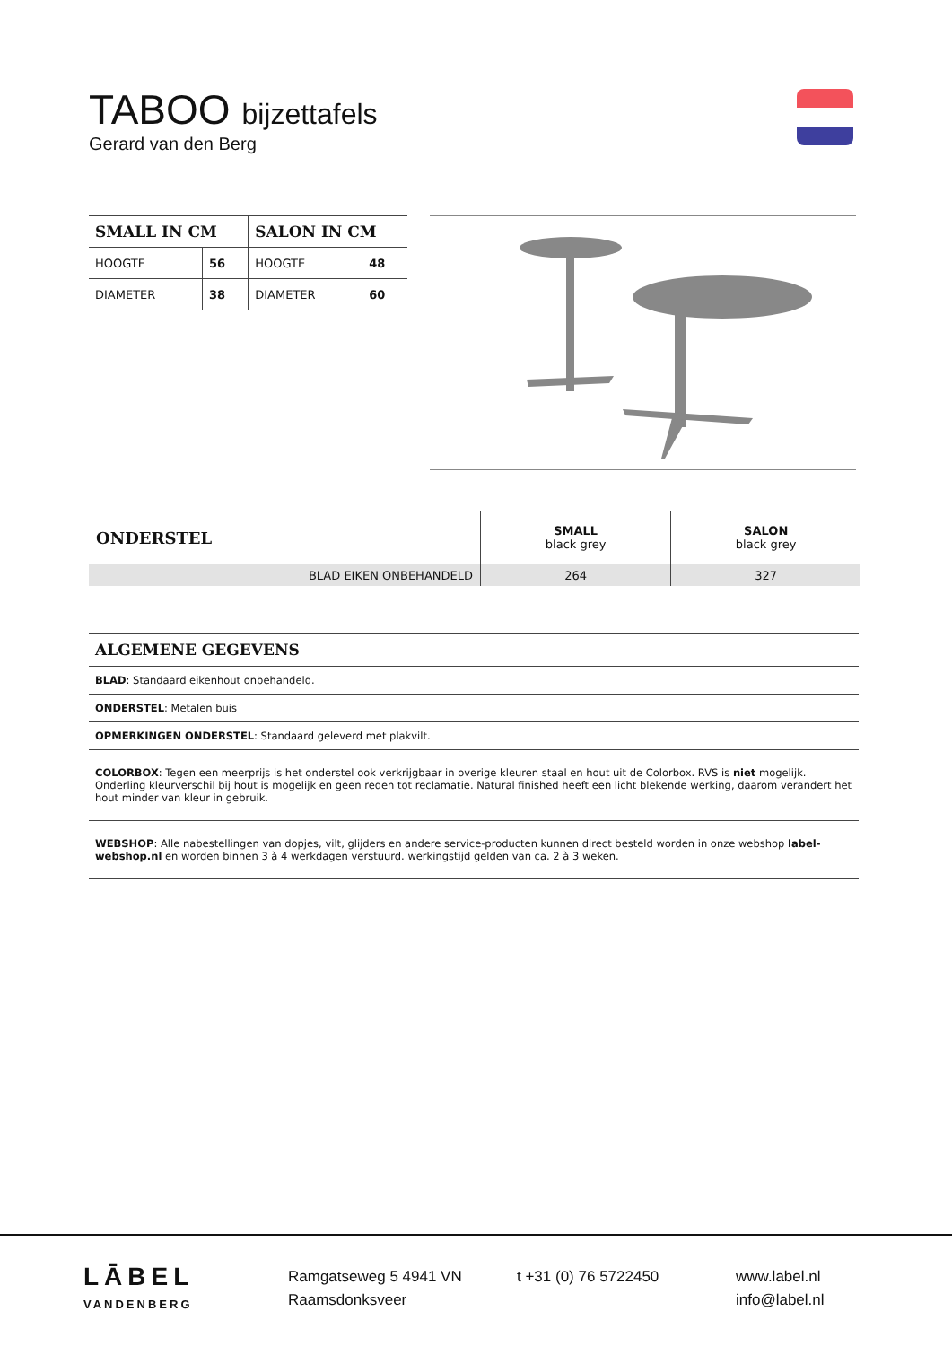TABOO bijzettafels
Gerard van den Berg
| SMALL IN CM | | SALON IN CM | |
| --- | --- | --- | --- |
| HOOGTE | 56 | HOOGTE | 48 |
| DIAMETER | 38 | DIAMETER | 60 |
| ONDERSTEL | SMALL black grey | SALON black grey |
| BLAD EIKEN ONBEHANDELD | 264 | 327 |
ALGEMENE GEGEVENS
BLAD: Standaard eikenhout onbehandeld.
ONDERSTEL: Metalen buis
OPMERKINGEN ONDERSTEL: Standaard geleverd met plakvilt.
COLORBOX: Tegen een meerprijs is het onderstel ook verkrijgbaar in overige kleuren staal en hout uit de Colorbox. RVS is niet mogelijk. Onderling kleurverschil bij hout is mogelijk en geen reden tot reclamatie. Natural finished heeft een licht blekende werking, daarom verandert het hout minder van kleur in gebruik.
WEBSHOP: Alle nabestellingen van dopjes, vilt, glijders en andere service-producten kunnen direct besteld worden in onze webshop label-webshop.nl en worden binnen 3 à 4 werkdagen verstuurd. werkingstijd gelden van ca. 2 à 3 weken.
LĀBEL
VANDENBERG
Ramgatseweg 5 4941 VN
Raamsdonksveer
t +31 (0) 76 5722450
www.label.nl
info@label.nl